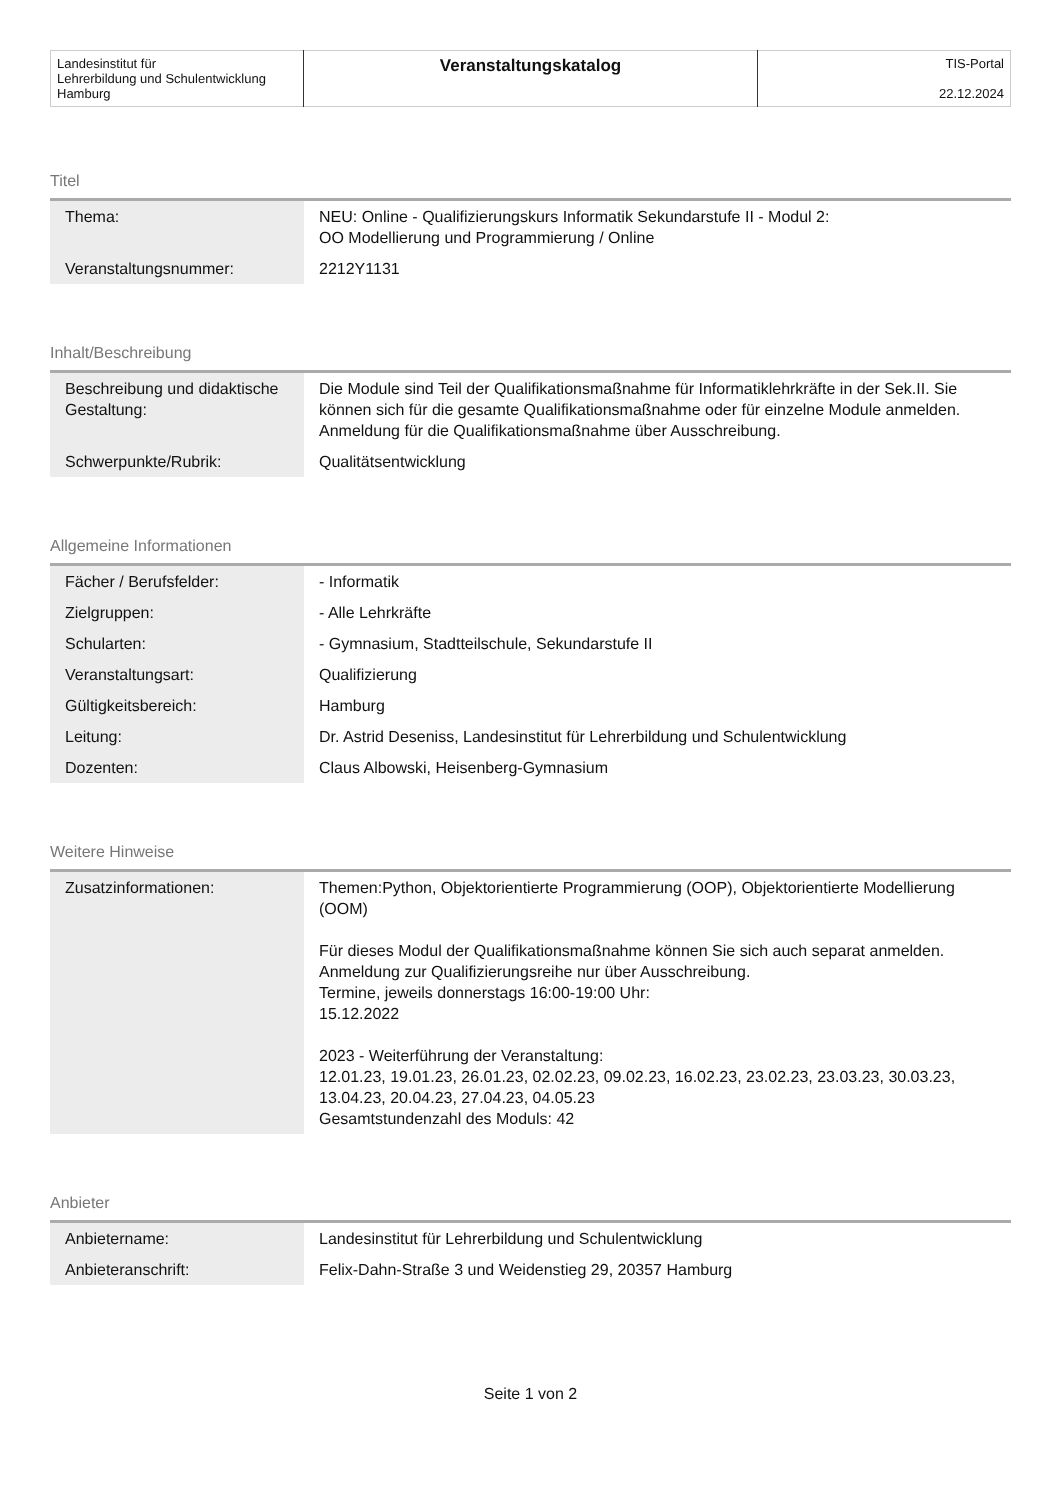| Landesinstitut für Lehrerbildung und Schulentwicklung Hamburg | Veranstaltungskatalog | TIS-Portal 22.12.2024 |
Titel
| Thema: | NEU: Online - Qualifizierungskurs Informatik Sekundarstufe II - Modul 2: OO Modellierung und Programmierung / Online |
| Veranstaltungsnummer: | 2212Y1131 |
Inhalt/Beschreibung
| Beschreibung und didaktische Gestaltung: | Die Module sind Teil der Qualifikationsmaßnahme für Informatiklehrkräfte in der Sek.II. Sie können sich für die gesamte Qualifikationsmaßnahme oder für einzelne Module anmelden. Anmeldung für die Qualifikationsmaßnahme über Ausschreibung. |
| Schwerpunkte/Rubrik: | Qualitätsentwicklung |
Allgemeine Informationen
| Fächer / Berufsfelder: | - Informatik |
| Zielgruppen: | - Alle Lehrkräfte |
| Schularten: | - Gymnasium, Stadtteilschule, Sekundarstufe II |
| Veranstaltungsart: | Qualifizierung |
| Gültigkeitsbereich: | Hamburg |
| Leitung: | Dr. Astrid Deseniss, Landesinstitut für Lehrerbildung und Schulentwicklung |
| Dozenten: | Claus Albowski, Heisenberg-Gymnasium |
Weitere Hinweise
| Zusatzinformationen: | Themen:Python, Objektorientierte Programmierung (OOP), Objektorientierte Modellierung (OOM) Für dieses Modul der Qualifikationsmaßnahme können Sie sich auch separat anmelden. Anmeldung zur Qualifizierungsreihe nur über Ausschreibung. Termine, jeweils donnerstags 16:00-19:00 Uhr: 15.12.2022 2023 - Weiterführung der Veranstaltung: 12.01.23, 19.01.23, 26.01.23, 02.02.23, 09.02.23, 16.02.23, 23.02.23, 23.03.23, 30.03.23, 13.04.23, 20.04.23, 27.04.23, 04.05.23 Gesamtstundenzahl des Moduls: 42 |
Anbieter
| Anbietername: | Landesinstitut für Lehrerbildung und Schulentwicklung |
| Anbieteranschrift: | Felix-Dahn-Straße 3 und Weidenstieg 29, 20357 Hamburg |
Seite 1 von 2